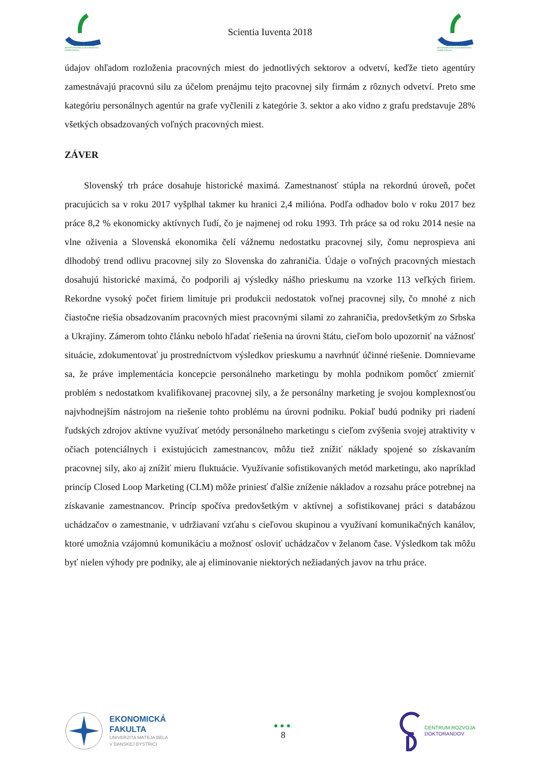MEDZINÁRODNÁ DOKTORANDSKÁ KONFERENCIA
Scientia Iuventa 2018
MEDZINÁRODNÁ DOKTORANDSKÁ KONFERENCIA
údajov ohľadom rozloženia pracovných miest do jednotlivých sektorov a odvetví, keďže tieto agentúry zamestnávajú pracovnú silu za účelom prenájmu tejto pracovnej sily firmám z rôznych odvetví. Preto sme kategóriu personálnych agentúr na grafe vyčlenili z kategórie 3. sektor a ako vidno z grafu predstavuje 28% všetkých obsadzovaných voľných pracovných miest.
ZÁVER
Slovenský trh práce dosahuje historické maximá. Zamestnanosť stúpla na rekordnú úroveň, počet pracujúcich sa v roku 2017 vyšplhal takmer ku hranici 2,4 milióna. Podľa odhadov bolo v roku 2017 bez práce 8,2 % ekonomicky aktívnych ľudí, čo je najmenej od roku 1993. Trh práce sa od roku 2014 nesie na vlne oživenia a Slovenská ekonomika čelí vážnemu nedostatku pracovnej sily, čomu neprospieva ani dlhodobý trend odlivu pracovnej sily zo Slovenska do zahraničia. Údaje o voľných pracovných miestach dosahujú historické maximá, čo podporili aj výsledky nášho prieskumu na vzorke 113 veľkých firiem. Rekordne vysoký počet firiem limituje pri produkcii nedostatok voľnej pracovnej sily, čo mnohé z nich čiastočne riešia obsadzovaním pracovných miest pracovnými silami zo zahraničia, predovšetkým zo Srbska a Ukrajiny. Zámerom tohto článku nebolo hľadať riešenia na úrovni štátu, cieľom bolo upozorniť na vážnosť situácie, zdokumentovať ju prostredníctvom výsledkov prieskumu a navrhnúť účinné riešenie. Domnievame sa, že práve implementácia koncepcie personálneho marketingu by mohla podnikom pomôcť zmierniť problém s nedostatkom kvalifikovanej pracovnej sily, a že personálny marketing je svojou komplexnosťou najvhodnejším nástrojom na riešenie tohto problému na úrovni podniku. Pokiaľ budú podniky pri riadení ľudských zdrojov aktívne využívať metódy personálneho marketingu s cieľom zvýšenia svojej atraktivity v očiach potenciálnych i existujúcich zamestnancov, môžu tiež znížiť náklady spojené so získavaním pracovnej sily, ako aj znížiť mieru fluktuácie. Využívanie sofistikovaných metód marketingu, ako napríklad princíp Closed Loop Marketing (CLM) môže priniesť ďalšie zníženie nákladov a rozsahu práce potrebnej na získavanie zamestnancov. Princíp spočíva predovšetkým v aktívnej a sofistikovanej práci s databázou uchádzačov o zamestnanie, v udržiavaní vzťahu s cieľovou skupinou a využívaní komunikačných kanálov, ktoré umožnia vzájomnú komunikáciu a možnosť osloviť uchádzačov v želanom čase. Výsledkom tak môžu byť nielen výhody pre podniky, ale aj eliminovanie niektorých nežiadaných javov na trhu práce.
EKONOMICKÁ
FAKULTA
UNIVERZITA MATEJA BELA
V BANSKEJ BYSTRICI
●●●
8
CENTRUM ROZVOJA
DOKTORANDOV